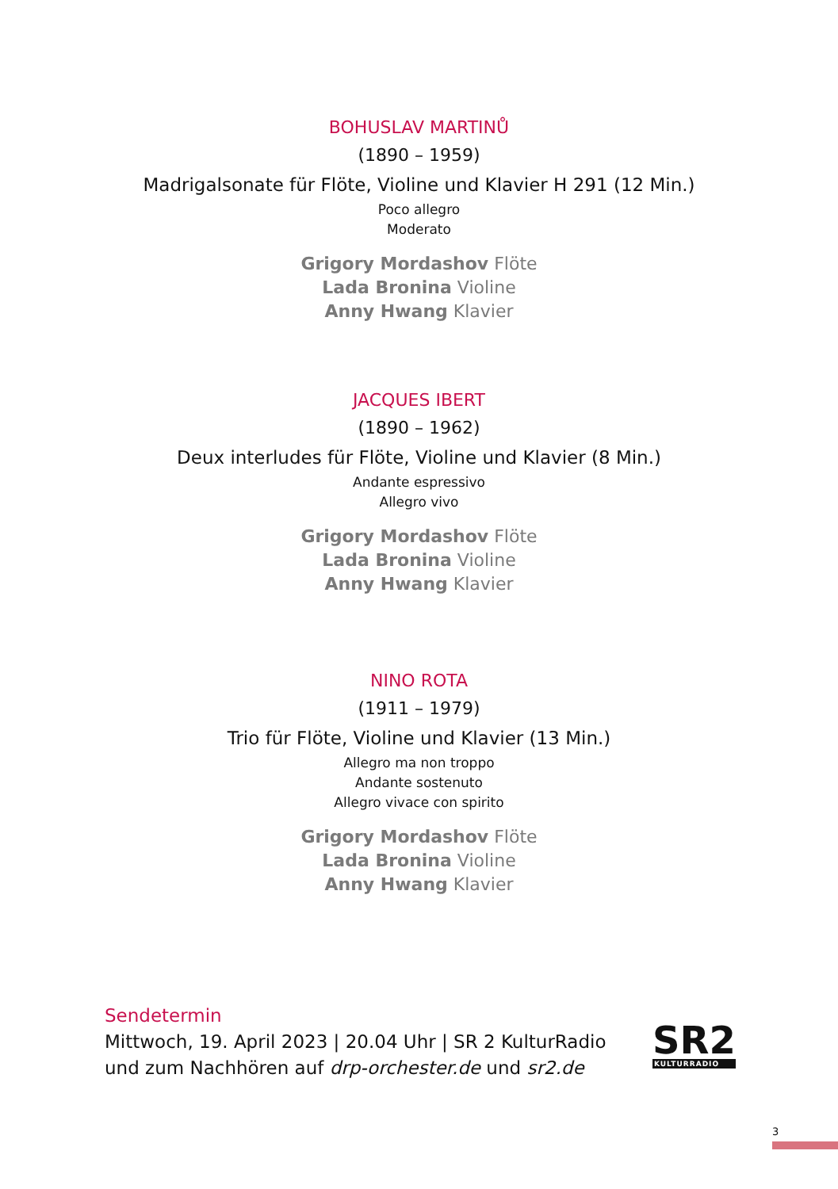BOHUSLAV MARTINŮ
(1890 – 1959)
Madrigalsonate für Flöte, Violine und Klavier H 291 (12 Min.)
Poco allegro
Moderato
Grigory Mordashov Flöte
Lada Bronina Violine
Anny Hwang Klavier
JACQUES IBERT
(1890 – 1962)
Deux interludes für Flöte, Violine und Klavier (8 Min.)
Andante espressivo
Allegro vivo
Grigory Mordashov Flöte
Lada Bronina Violine
Anny Hwang Klavier
NINO ROTA
(1911 – 1979)
Trio für Flöte, Violine und Klavier (13 Min.)
Allegro ma non troppo
Andante sostenuto
Allegro vivace con spirito
Grigory Mordashov Flöte
Lada Bronina Violine
Anny Hwang Klavier
Sendetermin
Mittwoch, 19. April 2023 | 20.04 Uhr | SR 2 KulturRadio
und zum Nachhören auf drp-orchester.de und sr2.de
SR2
KULTURRADIO
3